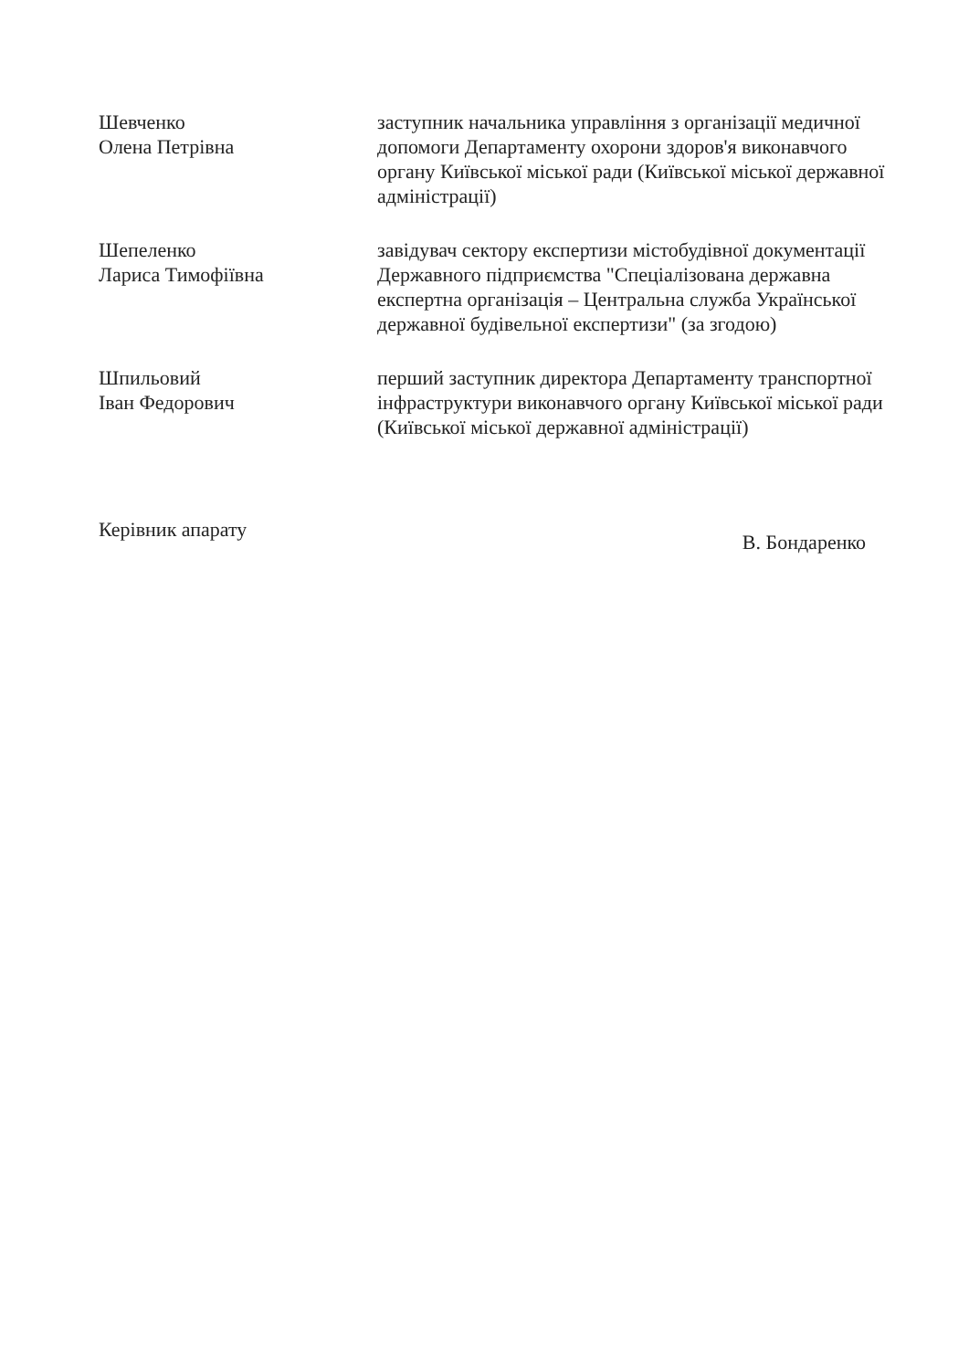Шевченко
Олена Петрівна
заступник начальника управління з організації медичної допомоги Департаменту охорони здоров'я виконавчого органу Київської міської ради (Київської міської державної адміністрації)
Шепеленко
Лариса Тимофіївна
завідувач сектору експертизи містобудівної документації Державного підприємства "Спеціалізована державна експертна організація – Центральна служба Української державної будівельної експертизи" (за згодою)
Шпильовий
Іван Федорович
перший заступник директора Департаменту транспортної інфраструктури виконавчого органу Київської міської ради (Київської міської державної адміністрації)
Керівник апарату
В. Бондаренко